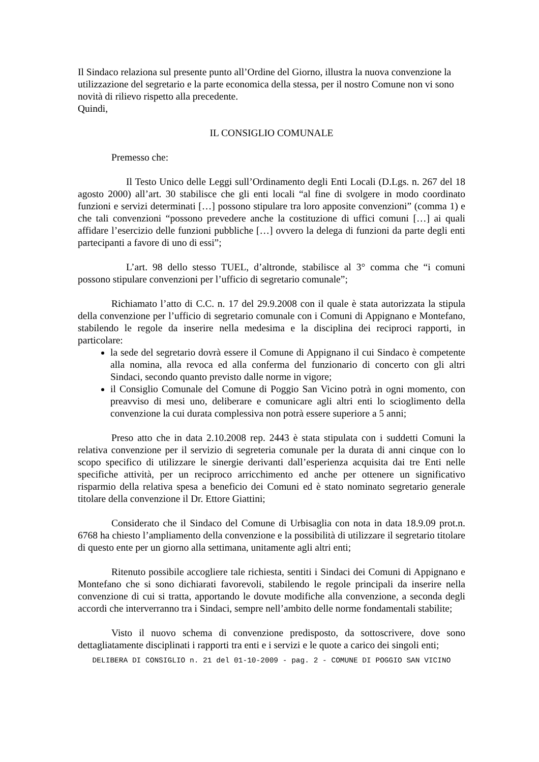Il Sindaco relaziona sul presente punto all’Ordine del Giorno, illustra la nuova convenzione la utilizzazione del segretario e la parte economica della stessa, per il nostro Comune non vi sono novità di rilievo rispetto alla precedente.
Quindi,
IL CONSIGLIO COMUNALE
Premesso che:
Il Testo Unico delle Leggi sull’Ordinamento degli Enti Locali (D.Lgs. n. 267 del 18 agosto 2000) all’art. 30 stabilisce che gli enti locali “al fine di svolgere in modo coordinato funzioni e servizi determinati […] possono stipulare tra loro apposite convenzioni” (comma 1) e che tali convenzioni “possono prevedere anche la costituzione di uffici comuni […] ai quali affidare l’esercizio delle funzioni pubbliche […] ovvero la delega di funzioni da parte degli enti partecipanti a favore di uno di essi”;
L’art. 98 dello stesso TUEL, d’altronde, stabilisce al 3° comma che “i comuni possono stipulare convenzioni per l’ufficio di segretario comunale”;
Richiamato l’atto di C.C. n. 17 del 29.9.2008 con il quale è stata autorizzata la stipula della convenzione per l’ufficio di segretario comunale con i Comuni di Appignano e Montefano, stabilendo le regole da inserire nella medesima e la disciplina dei reciproci rapporti, in particolare:
la sede del segretario dovrà essere il Comune di Appignano il cui Sindaco è competente alla nomina, alla revoca ed alla conferma del funzionario di concerto con gli altri Sindaci, secondo quanto previsto dalle norme in vigore;
il Consiglio Comunale del Comune di Poggio San Vicino potrà in ogni momento, con preavviso di mesi uno, deliberare e comunicare agli altri enti lo scioglimento della convenzione la cui durata complessiva non potrà essere superiore a 5 anni;
Preso atto che in data 2.10.2008 rep. 2443 è stata stipulata con i suddetti Comuni la relativa convenzione per il servizio di segreteria comunale per la durata di anni cinque con lo scopo specifico di utilizzare le sinergie derivanti dall’esperienza acquisita dai tre Enti nelle specifiche attività, per un reciproco arricchimento ed anche per ottenere un significativo risparmio della relativa spesa a beneficio dei Comuni ed è stato nominato segretario generale titolare della convenzione il Dr. Ettore Giattini;
Considerato che il Sindaco del Comune di Urbisaglia con nota in data 18.9.09 prot.n. 6768 ha chiesto l’ampliamento della convenzione e la possibilità di utilizzare il segretario titolare di questo ente per un giorno alla settimana, unitamente agli altri enti;
Ritenuto possibile accogliere tale richiesta, sentiti i Sindaci dei Comuni di Appignano e Montefano che si sono dichiarati favorevoli, stabilendo le regole principali da inserire nella convenzione di cui si tratta, apportando le dovute modifiche alla convenzione, a seconda degli accordi che interverranno tra i Sindaci, sempre nell’ambito delle norme fondamentali stabilite;
Visto il nuovo schema di convenzione predisposto, da sottoscrivere, dove sono dettagliatamente disciplinati i rapporti tra enti e i servizi e le quote a carico dei singoli enti;
DELIBERA DI CONSIGLIO n. 21 del 01-10-2009 - pag. 2 - COMUNE DI POGGIO SAN VICINO